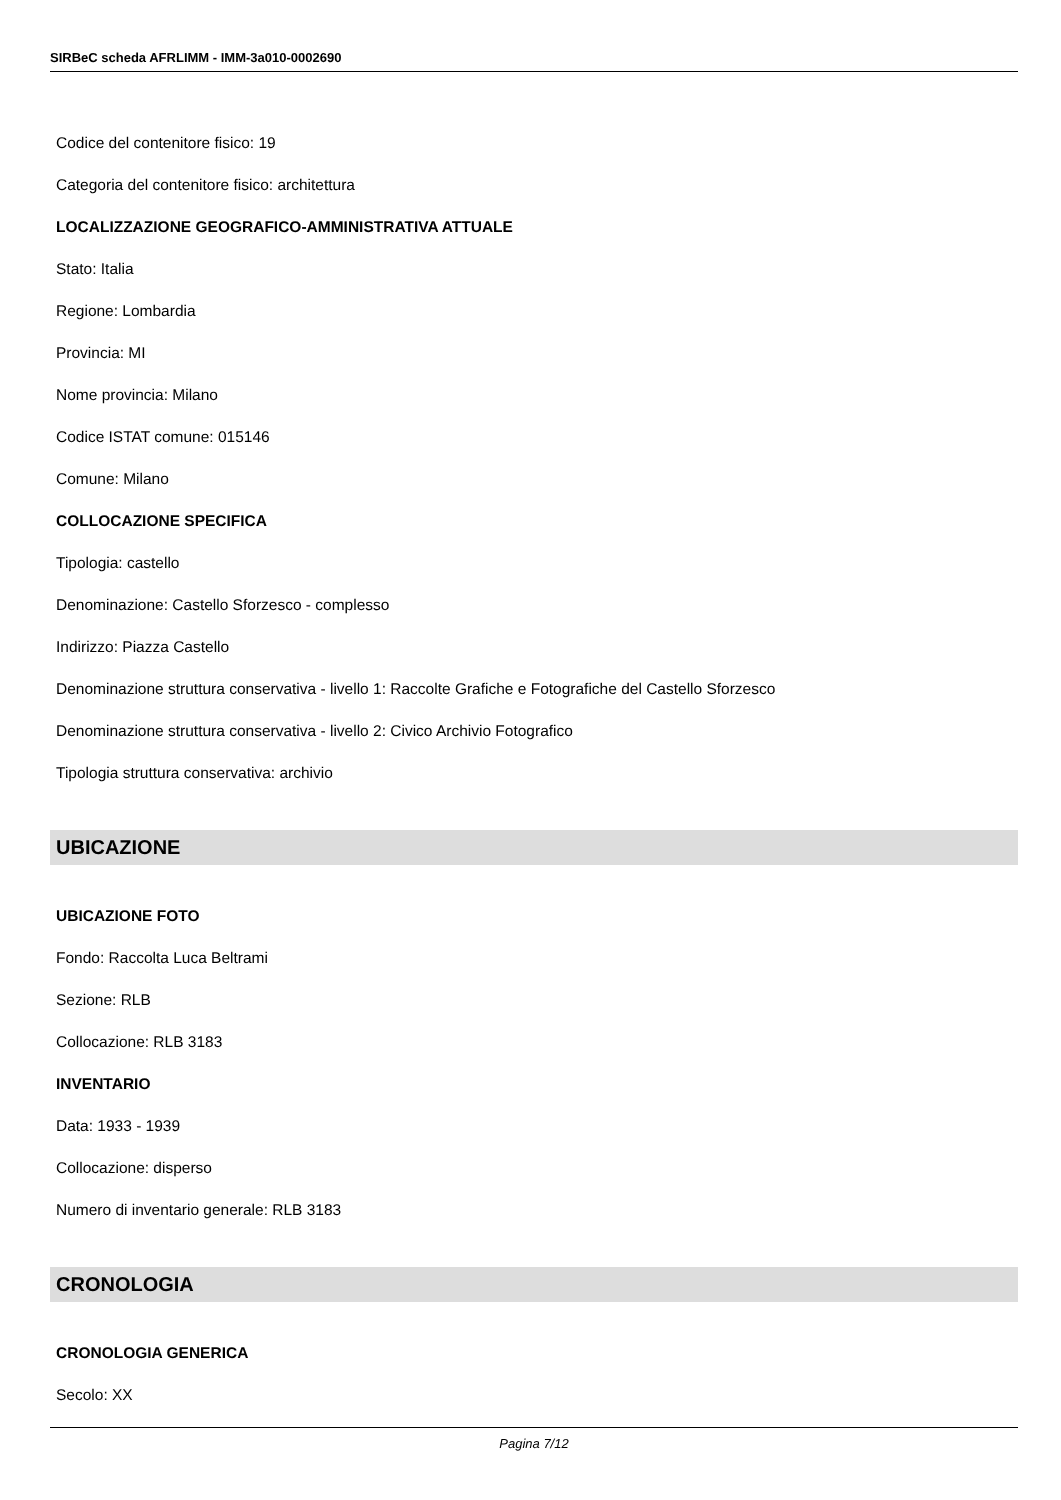SIRBeC scheda AFRLIMM - IMM-3a010-0002690
Codice del contenitore fisico: 19
Categoria del contenitore fisico: architettura
LOCALIZZAZIONE GEOGRAFICO-AMMINISTRATIVA ATTUALE
Stato: Italia
Regione: Lombardia
Provincia: MI
Nome provincia: Milano
Codice ISTAT comune: 015146
Comune: Milano
COLLOCAZIONE SPECIFICA
Tipologia: castello
Denominazione: Castello Sforzesco - complesso
Indirizzo: Piazza Castello
Denominazione struttura conservativa - livello 1: Raccolte Grafiche e Fotografiche del Castello Sforzesco
Denominazione struttura conservativa - livello 2: Civico Archivio Fotografico
Tipologia struttura conservativa: archivio
UBICAZIONE
UBICAZIONE FOTO
Fondo: Raccolta Luca Beltrami
Sezione: RLB
Collocazione: RLB 3183
INVENTARIO
Data: 1933 - 1939
Collocazione: disperso
Numero di inventario generale: RLB 3183
CRONOLOGIA
CRONOLOGIA GENERICA
Secolo: XX
Pagina 7/12